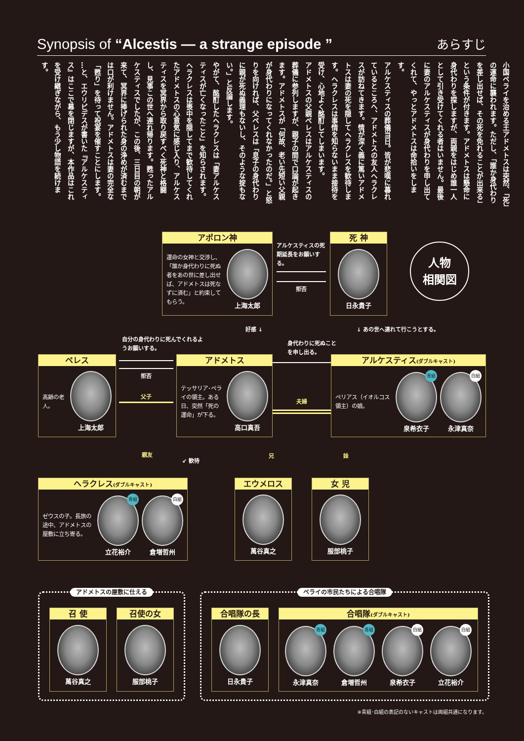Synopsis of “Alcestis — a strange episode ”
あらすじ
小国ペライを治める王アドメトスは突然、「死」の運命に襲われます。ただし、「誰か身代わりを差し出せば、その死を免れることが出来る」という条件が付きます。アドメトスは懸命に身代わりを探しますが、両親をはじめ誰一人として引き受けてくれる者はいません。最後に妻のアルケスティスが身代わりを申し出てくれて、やっとアドメトスは命拾いをします。
アルケスティスの葬儀当日。皆が悲嘆に暮れているところへ、アドメトスの友人ヘラクレスが訪ねてきます。情が深く義に篤いアドメトスは妻の死を隠してヘラクレスを歓待します。ヘラクレスは事情を知らないまま接待を受け、心地よく酩酊してしまいます。
アドメトスの父親ペレスはアルケスティスの葬儀に参列しますが、親子の間で口論が起きます。アドメトスが「何故、老い先短い父親が身代わりになってくれなかったのだ。」と怒りを向ければ、父ペレスは「息子の身代わりに親が死ぬ義理もないし、そのような掟もない。」と反論します。
やがて、酩酊したヘラクレスは「妻アルケスティスが亡くなったこと」を知らされます。ヘラクレスは喪中を隠してまで歓待してくれたアドメトスの心意気に感じ入り、アルケスティスを冥界から取り戻すべく死神と格闘し、見事この世へ連れ帰ります。甦ったアルケスティスでしたが、この後、三日目の朝が来て、冥界に捧げられた身の浄めが済むまでは口が利けません。アドメトスは妻の完全な「甦り」を待って祝宴を催すことにします。
…と、エウリピデスが書いた『アルケスティス』はここで幕を閉じますが、本作品はこれを受け継ぎながら、もう少し物語を続けます。
アポロン神
運命の女神と交渉し､「誰か身代わりに死ぬ者をあの世に差し出せば、アドメトスは死なずに済む」と約束してもらう。
上海太郎
アルケスティスの死期延長をお願いする。
拒否
死 神
日永貴子
人物
相関図
自分の身代わりに死んでくれるようお願いする。
好感 ↓
身代わりに死ぬことを申し出る。
↓ あの世へ連れて行こうとする。
ペレス
高齢の老人。
上海太郎
拒否
父子
アドメトス
テッサリア･ペライの領主。ある日、突然「死の運命」が下る。
高口真吾
夫婦
アルケスティス(ダブルキャスト)
ペリアス（イオルコス領主）の娘。
青組
泉希衣子
白組
永津真奈
親友
↙ 歓待
兄 妹
ヘラクレス(ダブルキャスト)
ゼウスの子。長旅の途中、アドメトスの屋敷に立ち寄る。
青組
立花裕介
白組
倉増哲州
エウメロス
萬谷真之
女 児
服部桃子
アドメトスの屋敷に仕える
召 使
萬谷真之
召使の女
服部桃子
ペライの市民たちによる合唱隊
合唱隊の長
日永貴子
合唱隊(ダブルキャスト)
青組
永津真奈
青組
倉増哲州
白組
泉希衣子
白組
立花裕介
※青組･白組の表記のないキャストは両組共通になります。